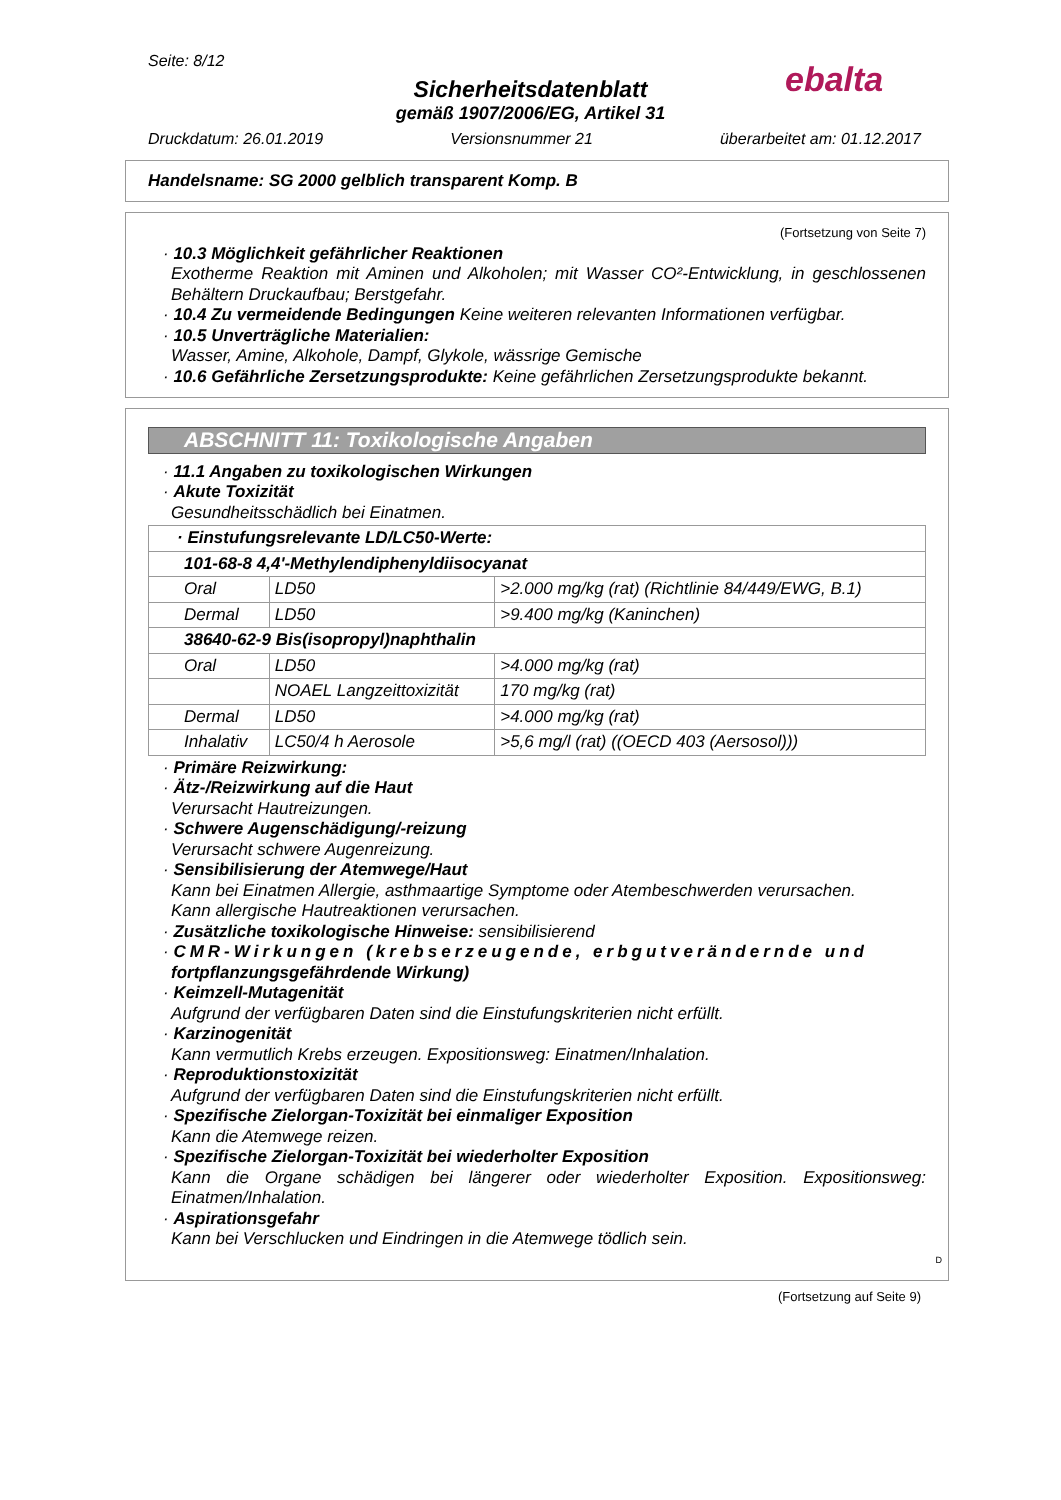Seite: 8/12
ebalta
Sicherheitsdatenblatt
gemäß 1907/2006/EG, Artikel 31
Druckdatum: 26.01.2019 Versionsnummer 21 überarbeitet am: 01.12.2017
Handelsname: SG 2000 gelblich transparent Komp. B
(Fortsetzung von Seite 7)
· 10.3 Möglichkeit gefährlicher Reaktionen
Exotherme Reaktion mit Aminen und Alkoholen; mit Wasser CO²-Entwicklung, in geschlossenen Behältern Druckaufbau; Berstgefahr.
· 10.4 Zu vermeidende Bedingungen Keine weiteren relevanten Informationen verfügbar.
· 10.5 Unverträgliche Materialien:
Wasser, Amine, Alkohole, Dampf, Glykole, wässrige Gemische
· 10.6 Gefährliche Zersetzungsprodukte: Keine gefährlichen Zersetzungsprodukte bekannt.
ABSCHNITT 11: Toxikologische Angaben
· 11.1 Angaben zu toxikologischen Wirkungen
· Akute Toxizität
Gesundheitsschädlich bei Einatmen.
| · Einstufungsrelevante LD/LC50-Werte: | | |
| 101-68-8 4,4'-Methylendiphenyldiisocyanat | | |
| Oral | LD50 | >2.000 mg/kg (rat) (Richtlinie 84/449/EWG, B.1) |
| Dermal | LD50 | >9.400 mg/kg (Kaninchen) |
| 38640-62-9 Bis(isopropyl)naphthalin | | |
| Oral | LD50 | >4.000 mg/kg (rat) |
| | NOAEL Langzeittoxizität | 170 mg/kg (rat) |
| Dermal | LD50 | >4.000 mg/kg (rat) |
| Inhalativ | LC50/4 h Aerosole | >5,6 mg/l (rat) ((OECD 403 (Aersosol))) |
· Primäre Reizwirkung:
· Ätz-/Reizwirkung auf die Haut
Verursacht Hautreizungen.
· Schwere Augenschädigung/-reizung
Verursacht schwere Augenreizung.
· Sensibilisierung der Atemwege/Haut
Kann bei Einatmen Allergie, asthmaartige Symptome oder Atembeschwerden verursachen.
Kann allergische Hautreaktionen verursachen.
· Zusätzliche toxikologische Hinweise: sensibilisierend
· CMR-Wirkungen (krebserzeugende, erbgutverändernde und
fortpflanzungsgefährdende Wirkung)
· Keimzell-Mutagenität
Aufgrund der verfügbaren Daten sind die Einstufungskriterien nicht erfüllt.
· Karzinogenität
Kann vermutlich Krebs erzeugen. Expositionsweg: Einatmen/Inhalation.
· Reproduktionstoxizität
Aufgrund der verfügbaren Daten sind die Einstufungskriterien nicht erfüllt.
· Spezifische Zielorgan-Toxizität bei einmaliger Exposition
Kann die Atemwege reizen.
· Spezifische Zielorgan-Toxizität bei wiederholter Exposition
Kann die Organe schädigen bei längerer oder wiederholter Exposition. Expositionsweg: Einatmen/Inhalation.
· Aspirationsgefahr
Kann bei Verschlucken und Eindringen in die Atemwege tödlich sein.
D
(Fortsetzung auf Seite 9)